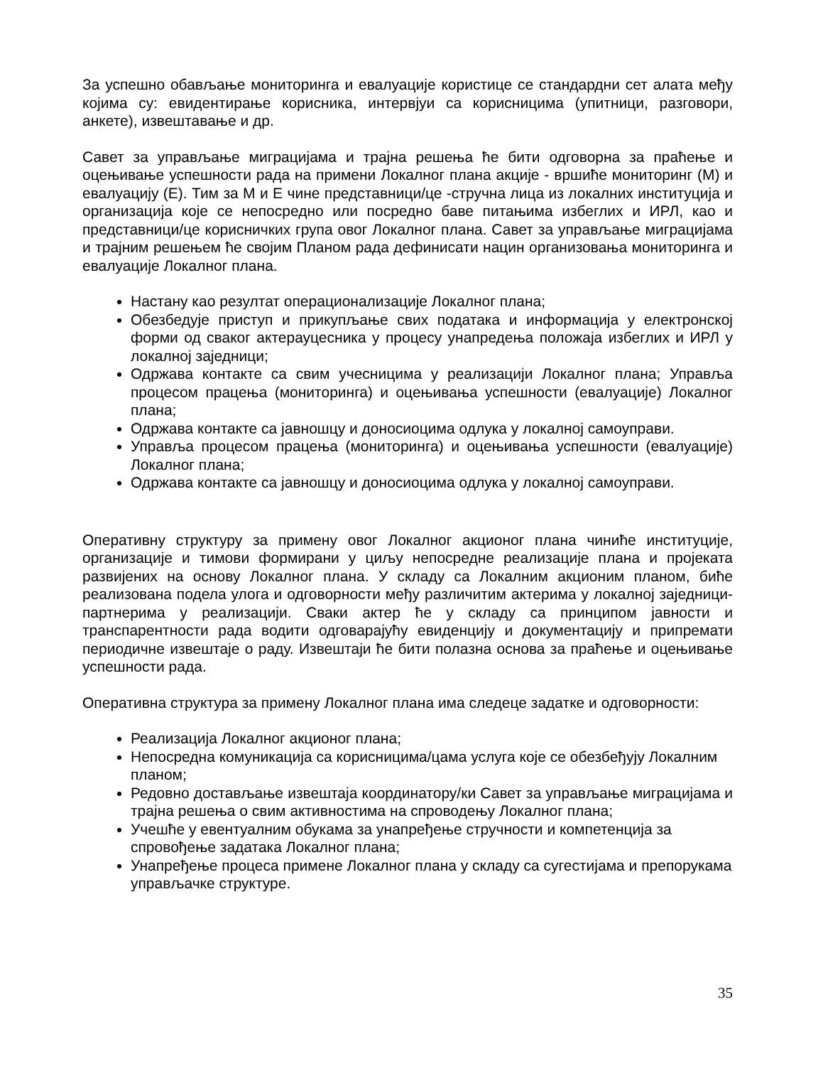За успешно обављање мониторинга и евалуације користице се стандардни сет алата међу којима су: евидентирање корисника, интервјуи са корисницима (упитници, разговори, анкете), извештавање и др.
Савет за управљање миграцијама и трајна решења ће бити одговорна за праћење и оцењивање успешности рада на примени Локалног плана акције - вршиће мониторинг (М) и евалуацију (Е). Тим за М и Е чине представници/це -стручна лица из локалних институција и организација које се непосредно или посредно баве питањима избеглих и ИРЛ, као и представници/це корисничких група овог Локалног плана. Савет за управљање миграцијама и трајним решењем ће својим Планом рада дефинисати нацин организовања мониторинга и евалуације Локалног плана.
Настану као резултат операционализације Локалног плана;
Обезбедује приступ и прикупљање свих података и информација у електронској форми од сваког актерауцесника у процесу унапредења положаја избеглих и ИРЛ у локалној заједници;
Одржава контакте са свим учесницима у реализацији Локалног плана; Управља процесом працења (мониторинга) и оцењивања успешности (евалуације) Локалног плана;
Одржава контакте са јавношцу и доносиоцима одлука у локалној самоуправи.
Управља процесом працења (мониторинга) и оцењивања успешности (евалуације) Локалног плана;
Одржава контакте са јавношцу и доносиоцима одлука у локалној самоуправи.
Оперативну структуру за примену овог Локалног акционог плана чиниће институције, организације и тимови формирани у циљу непосредне реализације плана и пројеката развијених на основу Локалног плана. У складу са Локалним акционим планом, биће реализована подела улога и одговорности међу различитим актерима у локалној заједници-партнерима у реализацији. Сваки актер ће у складу са принципом јавности и транспарентности рада водити одговарајућу евиденцију и документацију и припремати периодичне извештаје о раду. Извештаји ће бити полазна основа за праћење и оцењивање успешности рада.
Оперативна структура за примену Локалног плана има следеце задатке и одговорности:
Реализација Локалног акционог плана;
Непосредна комуникација са корисницима/цама услуга које се обезбеђују Локалним планом;
Редовно достављање извештаја координатору/ки Савет за управљање миграцијама и трајна решења о свим активностима на спроводењу Локалног плана;
Учешће у евентуалним обукама за унапређење стручности и компетенција за спровођење задатака Локалног плана;
Унапређење процеса примене Локалног плана у складу са сугестијама и препорукама управљачке структуре.
35